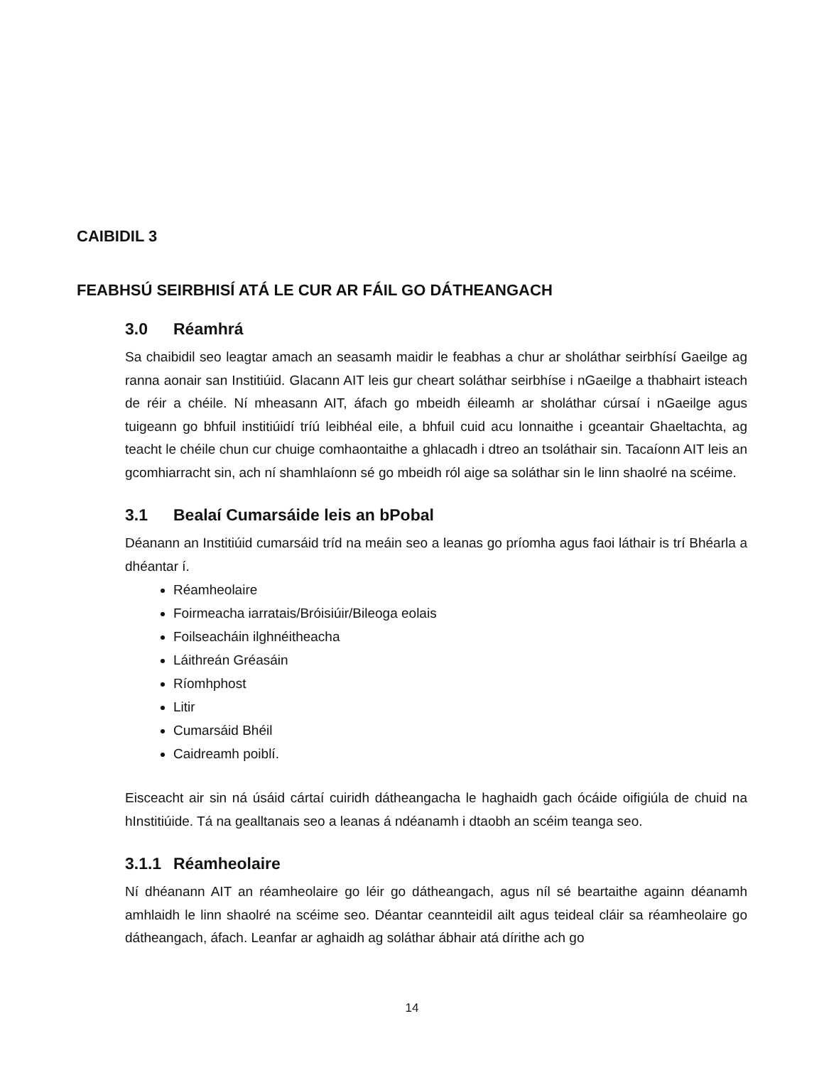CAIBIDIL 3
FEABHSÚ SEIRBHISÍ ATÁ LE CUR AR FÁIL GO DÁTHEANGACH
3.0 Réamhrá
Sa chaibidil seo leagtar amach an seasamh maidir le feabhas a chur ar sholáthar seirbhísí Gaeilge ag ranna aonair san Institiúid. Glacann AIT leis gur cheart soláthar seirbhíse i nGaeilge a thabhairt isteach de réir a chéile. Ní mheasann AIT, áfach go mbeidh éileamh ar sholáthar cúrsaí i nGaeilge agus tuigeann go bhfuil institiúidí tríú leibhéal eile, a bhfuil cuid acu lonnaithe i gceantair Ghaeltachta, ag teacht le chéile chun cur chuige comhaontaithe a ghlacadh i dtreo an tsoláthair sin. Tacaíonn AIT leis an gcomhiarracht sin, ach ní shamhlaíonn sé go mbeidh ról aige sa soláthar sin le linn shaolré na scéime.
3.1 Bealaí Cumarsáide leis an bPobal
Déanann an Institiúid cumarsáid tríd na meáin seo a leanas go príomha agus faoi láthair is trí Bhéarla a dhéantar í.
Réamheolaire
Foirmeacha iarratais/Bróisiúir/Bileoga eolais
Foilseacháin ilghnéitheacha
Láithreán Gréasáin
Ríomhphost
Litir
Cumarsáid Bhéil
Caidreamh poiblí.
Eisceacht air sin ná úsáid cártaí cuiridh dátheangacha le haghaidh gach ócáide oifigiúla de chuid na hInstitiúide. Tá na gealltanais seo a leanas á ndéanamh i dtaobh an scéim teanga seo.
3.1.1 Réamheolaire
Ní dhéanann AIT an réamheolaire go léir go dátheangach, agus níl sé beartaithe againn déanamh amhlaidh le linn shaolré na scéime seo. Déantar ceannteidil ailt agus teideal cláir sa réamheolaire go dátheangach, áfach. Leanfar ar aghaidh ag soláthar ábhair atá dírithe ach go
14